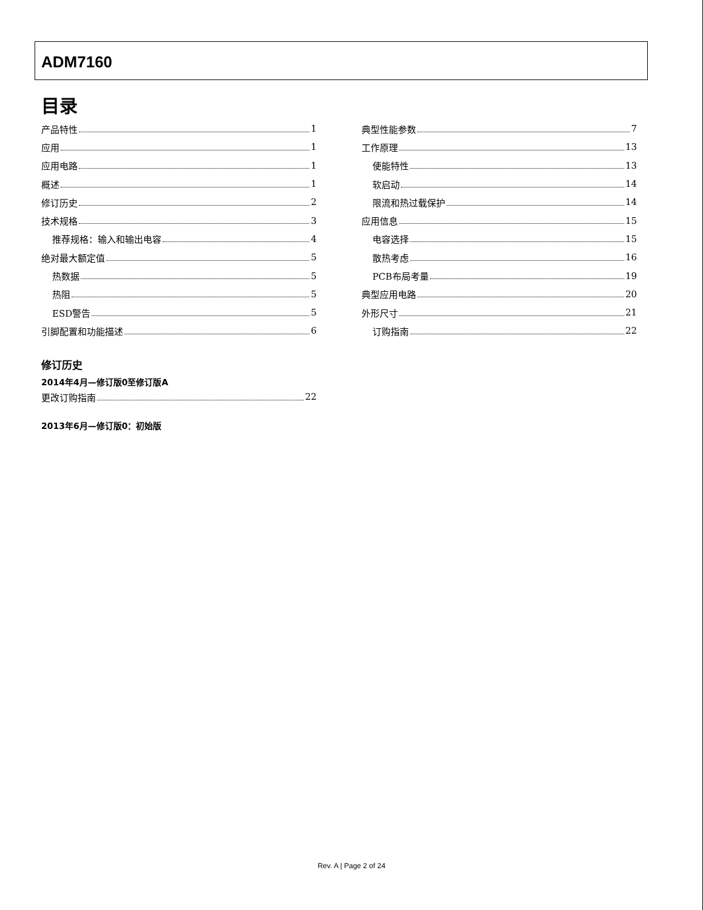ADM7160
目录
产品特性 1
应用 1
应用电路 1
概述 1
修订历史 2
技术规格 3
推荐规格：输入和输出电容 4
绝对最大额定值 5
热数据 5
热阻 5
ESD警告 5
引脚配置和功能描述 6
典型性能参数 7
工作原理 13
使能特性 13
软启动 14
限流和热过载保护 14
应用信息 15
电容选择 15
散热考虑 16
PCB布局考量 19
典型应用电路 20
外形尺寸 21
订购指南 22
修订历史
2014年4月—修订版0至修订版A
更改订购指南 22
2013年6月—修订版0：初始版
Rev. A | Page 2 of 24